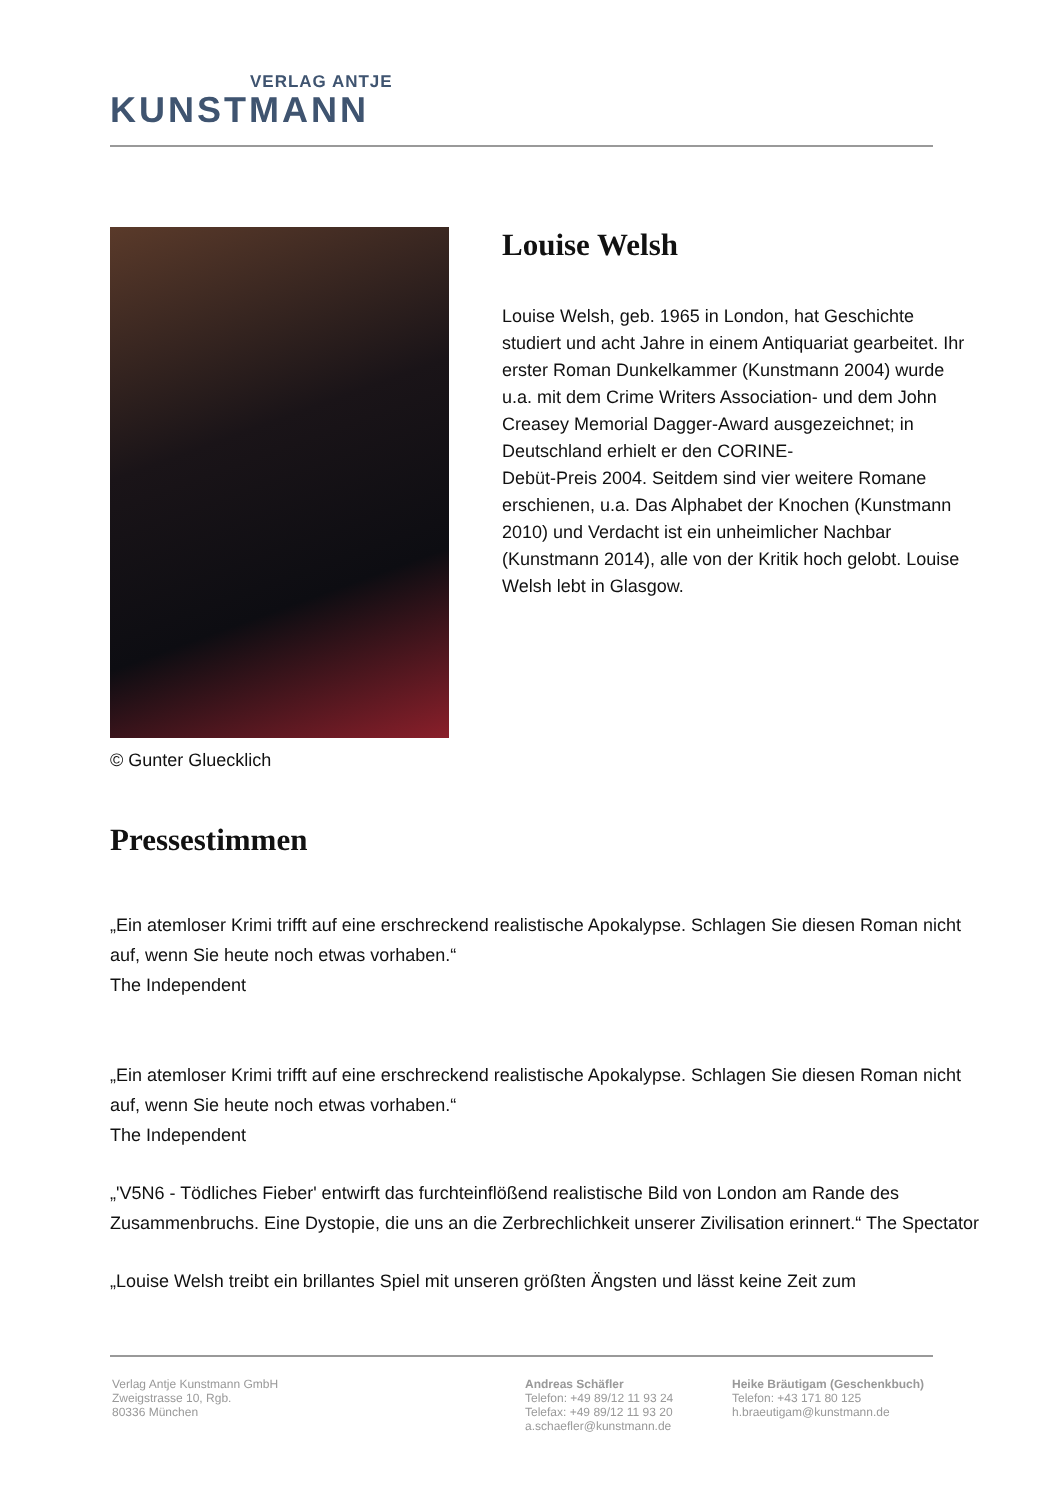VERLAG ANTJE
KUNSTMANN
© Gunter Gluecklich
Louise Welsh
Louise Welsh, geb. 1965 in London, hat Geschichte studiert und acht Jahre in einem Antiquariat gearbeitet. Ihr erster Roman Dunkelkammer (Kunstmann 2004) wurde u.a. mit dem Crime Writers Association- und dem John Creasey Memorial Dagger-Award ausgezeichnet; in Deutschland erhielt er den CORINE-
Debüt-Preis 2004. Seitdem sind vier weitere Romane erschienen, u.a. Das Alphabet der Knochen (Kunstmann 2010) und Verdacht ist ein unheimlicher Nachbar (Kunstmann 2014), alle von der Kritik hoch gelobt. Louise Welsh lebt in Glasgow.
Pressestimmen
„Ein atemloser Krimi trifft auf eine erschreckend realistische Apokalypse. Schlagen Sie diesen Roman nicht auf, wenn Sie heute noch etwas vorhaben.“
The Independent
„Ein atemloser Krimi trifft auf eine erschreckend realistische Apokalypse. Schlagen Sie diesen Roman nicht auf, wenn Sie heute noch etwas vorhaben.“
The Independent
„'V5N6 - Tödliches Fieber' entwirft das furchteinflößend realistische Bild von London am Rande des Zusammenbruchs. Eine Dystopie, die uns an die Zerbrechlichkeit unserer Zivilisation erinnert.“ The Spectator
„Louise Welsh treibt ein brillantes Spiel mit unseren größten Ängsten und lässt keine Zeit zum
Verlag Antje Kunstmann GmbH
Zweigstrasse 10, Rgb.
80336 München
Andreas Schäfler
Telefon: +49 89/12 11 93 24
Telefax: +49 89/12 11 93 20
a.schaefler@kunstmann.de
Heike Bräutigam (Geschenkbuch)
Telefon: +43 171 80 125
h.braeutigam@kunstmann.de